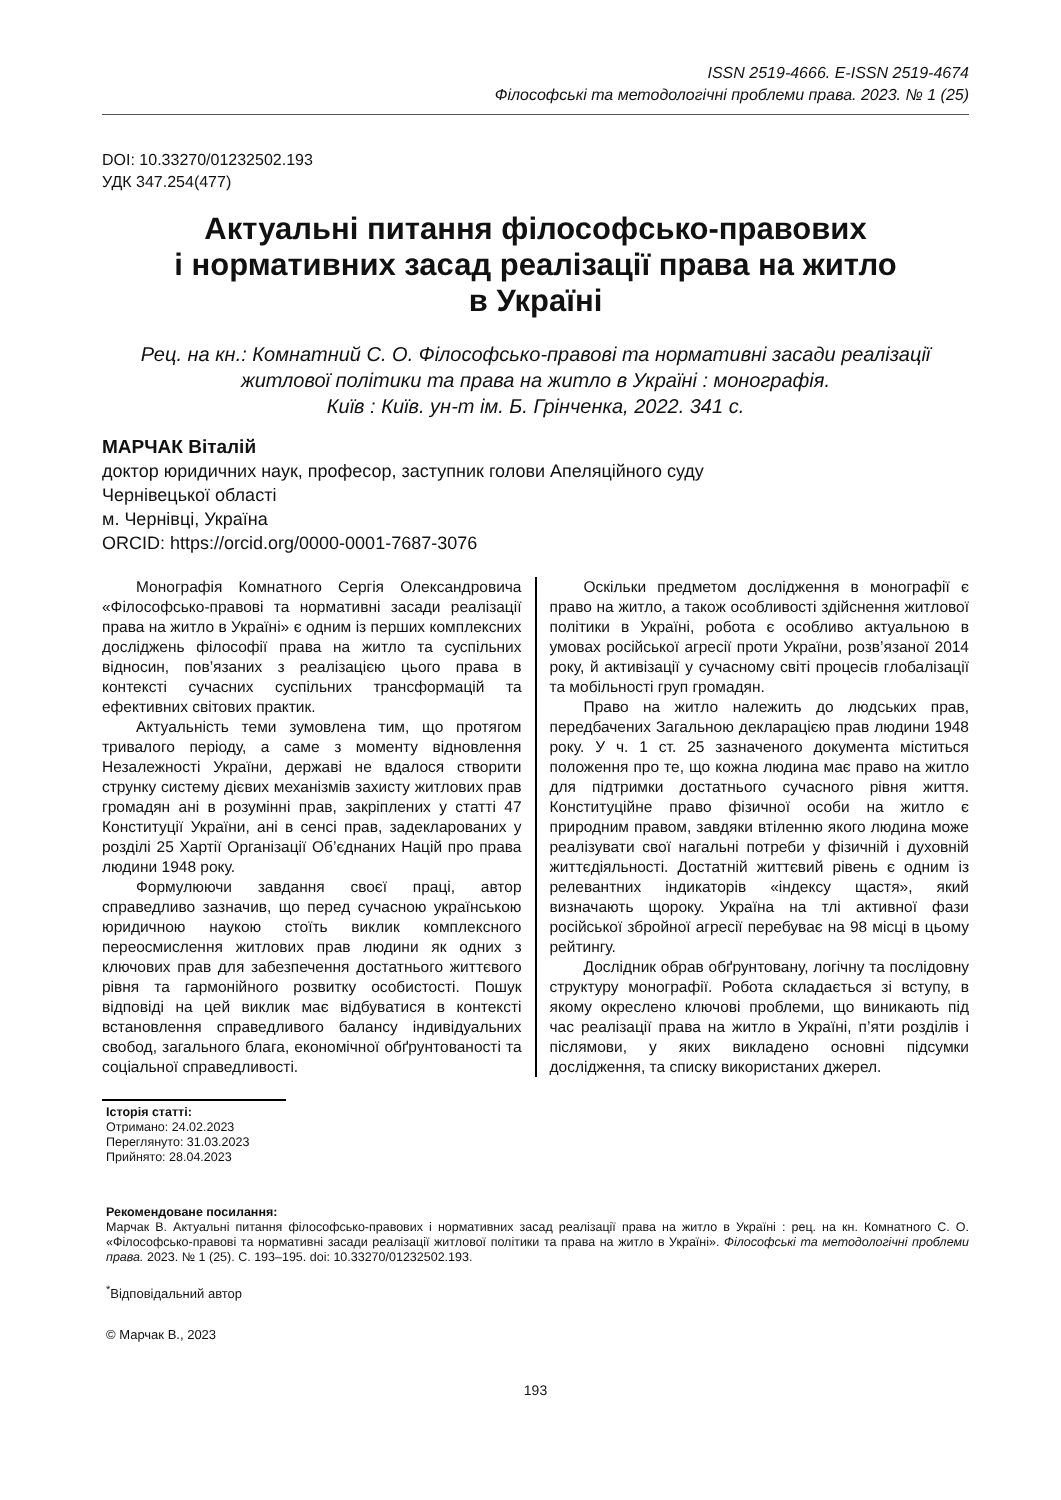ISSN 2519-4666. E-ISSN 2519-4674
Філософські та методологічні проблеми права. 2023. № 1 (25)
DOI: 10.33270/01232502.193
УДК 347.254(477)
Актуальні питання філософсько-правових
і нормативних засад реалізації права на житло
в Україні
Рец. на кн.: Комнатний С. О. Філософсько-правові та нормативні засади реалізації житлової політики та права на житло в Україні : монографія.
Київ : Київ. ун-т ім. Б. Грінченка, 2022. 341 с.
МАРЧАК Віталій
доктор юридичних наук, професор, заступник голови Апеляційного суду
Чернівецької області
м. Чернівці, Україна
ORCID: https://orcid.org/0000-0001-7687-3076
Монографія Комнатного Сергія Олександровича «Філософсько-правові та нормативні засади реалізації права на житло в Україні» є одним із перших комплексних досліджень філософії права на житло та суспільних відносин, пов’язаних з реалізацією цього права в контексті сучасних суспільних трансформацій та ефективних світових практик.
Актуальність теми зумовлена тим, що протягом тривалого періоду, а саме з моменту відновлення Незалежності України, державі не вдалося створити струнку систему дієвих механізмів захисту житлових прав громадян ані в розумінні прав, закріплених у статті 47 Конституції України, ані в сенсі прав, задекларованих у розділі 25 Хартії Організації Об’єднаних Націй про права людини 1948 року.
Формулюючи завдання своєї праці, автор справедливо зазначив, що перед сучасною українською юридичною наукою стоїть виклик комплексного переосмислення житлових прав людини як одних з ключових прав для забезпечення достатнього життєвого рівня та гармонійного розвитку особистості. Пошук відповіді на цей виклик має відбуватися в контексті встановлення справедливого балансу індивідуальних свобод, загального блага, економічної обґрунтованості та соціальної справедливості.
Оскільки предметом дослідження в монографії є право на житло, а також особливості здійснення житлової політики в Україні, робота є особливо актуальною в умовах російської агресії проти України, розв’язаної 2014 року, й активізації у сучасному світі процесів глобалізації та мобільності груп громадян.
Право на житло належить до людських прав, передбачених Загальною декларацією прав людини 1948 року. У ч. 1 ст. 25 зазначеного документа міститься положення про те, що кожна людина має право на житло для підтримки достатнього сучасного рівня життя. Конституційне право фізичної особи на житло є природним правом, завдяки втіленню якого людина може реалізувати свої нагальні потреби у фізичній і духовній життєдіяльності. Достатній життєвий рівень є одним із релевантних індикаторів «індексу щастя», який визначають щороку. Україна на тлі активної фази російської збройної агресії перебуває на 98 місці в цьому рейтингу.
Дослідник обрав обґрунтовану, логічну та послідовну структуру монографії. Робота складається зі вступу, в якому окреслено ключові проблеми, що виникають під час реалізації права на житло в Україні, п’яти розділів і післямови, у яких викладено основні підсумки дослідження, та списку використаних джерел.
Історія статті:
Отримано: 24.02.2023
Переглянуто: 31.03.2023
Прийнято: 28.04.2023
Рекомендоване посилання:
Марчак В. Актуальні питання філософсько-правових і нормативних засад реалізації права на житло в Україні : рец. на кн. Комнатного С. О. «Філософсько-правові та нормативні засади реалізації житлової політики та права на житло в Україні». Філософські та методологічні проблеми права. 2023. № 1 (25). С. 193–195. doi: 10.33270/01232502.193.
<sup>*</sup> Відповідальний автор
© Марчак В., 2023
193